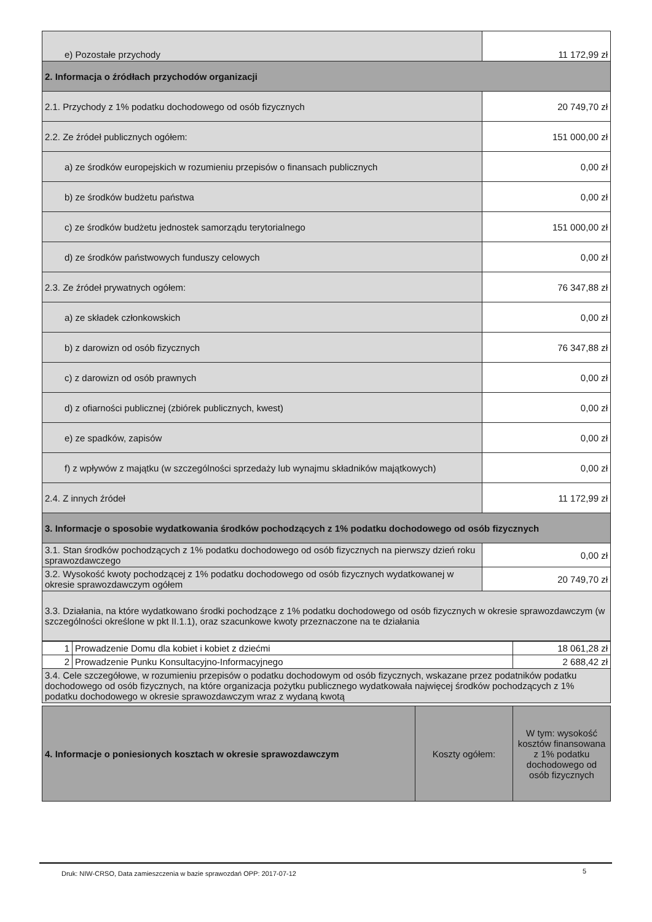| e) Pozostałe przychody | 11 172,99 zł |
| 2. Informacja o źródłach przychodów organizacji | |
| 2.1. Przychody z 1% podatku dochodowego od osób fizycznych | 20 749,70 zł |
| 2.2. Ze źródeł publicznych ogółem: | 151 000,00 zł |
| a) ze środków europejskich w rozumieniu przepisów o finansach publicznych | 0,00 zł |
| b) ze środków budżetu państwa | 0,00 zł |
| c) ze środków budżetu jednostek samorządu terytorialnego | 151 000,00 zł |
| d) ze środków państwowych funduszy celowych | 0,00 zł |
| 2.3. Ze źródeł prywatnych ogółem: | 76 347,88 zł |
| a) ze składek członkowskich | 0,00 zł |
| b) z darowizn od osób fizycznych | 76 347,88 zł |
| c) z darowizn od osób prawnych | 0,00 zł |
| d) z ofiarności publicznej (zbiórek publicznych, kwest) | 0,00 zł |
| e) ze spadków, zapisów | 0,00 zł |
| f) z wpływów z majątku (w szczególności sprzedaży lub wynajmu składników majątkowych) | 0,00 zł |
| 2.4. Z innych źródeł | 11 172,99 zł |
| 3. Informacje o sposobie wydatkowania środków pochodzących z 1% podatku dochodowego od osób fizycznych | |
| 3.1. Stan środków pochodzących z 1% podatku dochodowego od osób fizycznych na pierwszy dzień roku sprawozdawczego | 0,00 zł |
| 3.2. Wysokość kwoty pochodzącej z 1% podatku dochodowego od osób fizycznych wydatkowanej w okresie sprawozdawczym ogółem | 20 749,70 zł |
| 3.3. Działania, na które wydatkowano środki pochodzące z 1% podatku dochodowego od osób fizycznych w okresie sprawozdawczym (w szczególności określone w pkt II.1.1), oraz szacunkowe kwoty przeznaczone na te działania | |
| 1 | Prowadzenie Domu dla kobiet i kobiet z dziećmi | 18 061,28 zł |
| 2 | Prowadzenie Punku Konsultacyjno-Informacyjnego | 2 688,42 zł |
| 3.4. Cele szczegółowe, w rozumieniu przepisów o podatku dochodowym od osób fizycznych, wskazane przez podatników podatku dochodowego od osób fizycznych, na które organizacja pożytku publicznego wydatkowała najwięcej środków pochodzących z 1% podatku dochodowego w okresie sprawozdawczym wraz z wydaną kwotą | | |
| 4. Informacje o poniesionych kosztach w okresie sprawozdawczym | Koszty ogółem: | W tym: wysokość kosztów finansowana z 1% podatku dochodowego od osób fizycznych |
Druk: NIW-CRSO, Data zamieszczenia w bazie sprawozdań OPP: 2017-07-12
5